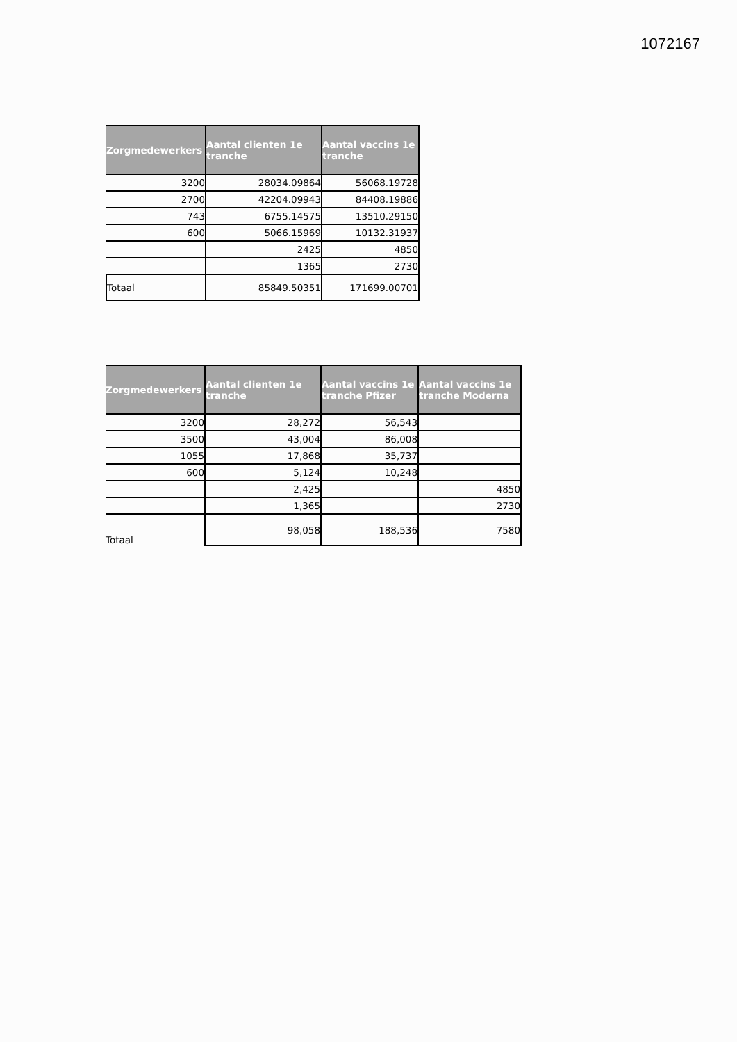1072167
| Zorgmedewerkers | Aantal clienten 1e tranche | Aantal vaccins 1e tranche |
| --- | --- | --- |
| 3200 | 28034.09864 | 56068.19728 |
| 2700 | 42204.09943 | 84408.19886 |
| 743 | 6755.14575 | 13510.29150 |
| 600 | 5066.15969 | 10132.31937 |
| | 2425 | 4850 |
| | 1365 | 2730 |
| Totaal | 85849.50351 | 171699.00701 |
| Zorgmedewerkers | Aantal clienten 1e tranche | Aantal vaccins 1e tranche Pfizer | Aantal vaccins 1e tranche Moderna |
| --- | --- | --- | --- |
| 3200 | 28,272 | 56,543 | |
| 3500 | 43,004 | 86,008 | |
| 1055 | 17,868 | 35,737 | |
| 600 | 5,124 | 10,248 | |
| | 2,425 | | 4850 |
| | 1,365 | | 2730 |
| Totaal | 98,058 | 188,536 | 7580 |